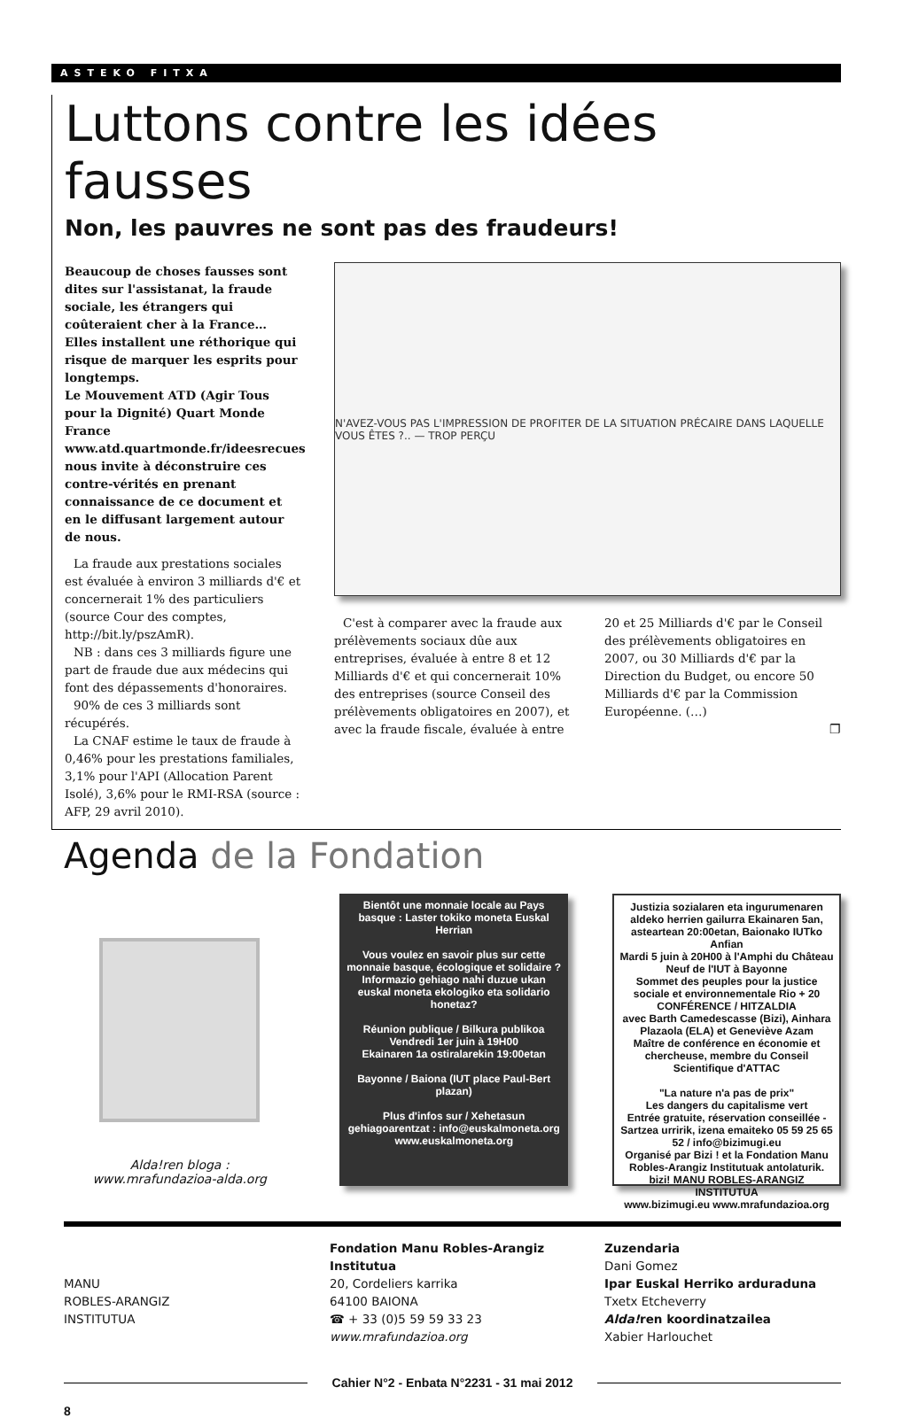ASTEKO FITXA
Luttons contre les idées fausses
Non, les pauvres ne sont pas des fraudeurs!
Beaucoup de choses fausses sont dites sur l'assistanat, la fraude sociale, les étrangers qui coûteraient cher à la France… Elles installent une réthorique qui risque de marquer les esprits pour longtemps.
Le Mouvement ATD (Agir Tous pour la Dignité) Quart Monde France www.atd.quartmonde.fr/ideesrecues nous invite à déconstruire ces contre-vérités en prenant connaissance de ce document et en le diffusant largement autour de nous.
La fraude aux prestations sociales est évaluée à environ 3 milliards d'€ et concernerait 1% des particuliers (source Cour des comptes, http://bit.ly/pszAmR).
NB : dans ces 3 milliards figure une part de fraude due aux médecins qui font des dépassements d'honoraires.
90% de ces 3 milliards sont récupérés.
La CNAF estime le taux de fraude à 0,46% pour les prestations familiales, 3,1% pour l'API (Allocation Parent Isolé), 3,6% pour le RMI-RSA (source : AFP, 29 avril 2010).
N'AVEZ-VOUS PAS L'IMPRESSION DE PROFITER DE LA SITUATION PRÉCAIRE DANS LAQUELLE VOUS ÊTES ?.. — TROP PERÇU
C'est à comparer avec la fraude aux prélèvements sociaux dûe aux entreprises, évaluée à entre 8 et 12 Milliards d'€ et qui concernerait 10% des entreprises (source Conseil des prélèvements obligatoires en 2007), et avec la fraude fiscale, évaluée à entre 20 et 25 Milliards d'€ par le Conseil des prélèvements obligatoires en 2007, ou 30 Milliards d'€ par la Direction du Budget, ou encore 50 Milliards d'€ par la Commission Européenne. (…)
❐
Agenda de la Fondation
Alda!ren bloga :
www.mrafundazioa-alda.org
Bientôt une monnaie locale au Pays basque : Laster tokiko moneta Euskal Herrian
Vous voulez en savoir plus sur cette monnaie basque, écologique et solidaire ? Informazio gehiago nahi duzue ukan euskal moneta ekologiko eta solidario honetaz?
Réunion publique / Bilkura publikoa
Vendredi 1er juin à 19H00
Ekainaren 1a ostiralarekin 19:00etan
Bayonne / Baiona (IUT place Paul-Bert plazan)
Plus d'infos sur / Xehetasun gehiagoarentzat : info@euskalmoneta.org www.euskalmoneta.org
Justizia sozialaren eta ingurumenaren aldeko herrien gailurra Ekainaren 5an, asteartean 20:00etan, Baionako IUTko Anfian
Mardi 5 juin à 20H00 à l'Amphi du Château Neuf de l'IUT à Bayonne
Sommet des peuples pour la justice sociale et environnementale Rio + 20
CONFÉRENCE / HITZALDIA
avec Barth Camedescasse (Bizi), Ainhara Plazaola (ELA) et Geneviève Azam
Maître de conférence en économie et chercheuse, membre du Conseil Scientifique d'ATTAC
"La nature n'a pas de prix"
Les dangers du capitalisme vert
Entrée gratuite, réservation conseillée - Sartzea urririk, izena emaiteko 05 59 25 65 52 / info@bizimugi.eu
Organisé par Bizi ! et la Fondation Manu Robles-Arangiz Institutuak antolaturik.
bizi! MANU ROBLES-ARANGIZ INSTITUTUA
www.bizimugi.eu www.mrafundazioa.org
MANU
ROBLES-ARANGIZ
INSTITUTUA
Fondation Manu Robles-Arangiz Institutua
20, Cordeliers karrika
64100 BAIONA
☎ + 33 (0)5 59 59 33 23
www.mrafundazioa.org
Zuzendaria
Dani Gomez
Ipar Euskal Herriko arduraduna
Txetx Etcheverry
Alda!ren koordinatzailea
Xabier Harlouchet
Cahier N°2 - Enbata N°2231 - 31 mai 2012
8